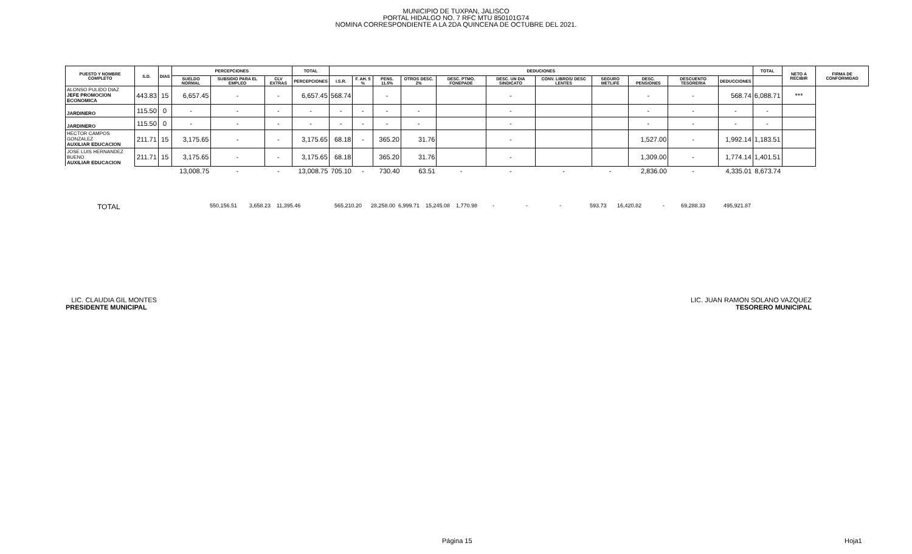MUNICIPIO DE TUXPAN, JALISCO
PORTAL HIDALGO NO. 7 RFC MTU 850101G74
NOMINA CORRESPONDIENTE A LA 2DA QUINCENA DE OCTUBRE DEL 2021.
| PUESTO Y NOMBRE COMPLETO | S.D. | DIAS | PERCEPCIONES | | | TOTAL | DEDUCIONES | | | | | | | | | | | TOTAL | NETO A RECIBIR | FIRMA DE CONFORMIDAD |
| --- | --- | --- | --- | --- | --- | --- | --- | --- | --- | --- | --- | --- | --- | --- | --- | --- | --- | --- | --- | --- |
| | | | SUELDO NORMAL | SUBSIDIO PARA EL EMPLEO | CLV EXTRAS | PERCEPCIONES | I.S.R. | F. AH. 5 % | PENS. 11.5% | OTROS DESC. 2% | DESC. PTMO. FONEPADE | DESC. UN DIA SINDICATO | CONV. LIBROS/ DESC LENTES | SEGURO METLIFE | DESC. PENSIONES | DESCUENTO TESORERIA | DEDUCCIONES | | | |
| ALONSO PULIDO DIAZ JEFE PROMOCION ECONOMICA | 443.83 | 15 | 6,657.45 | - | - | 6,657.45 | 568.74 | | - | | | - | | | - | - | 568.74 | 6,088.71 | *** | |
| JARDINERO | 115.50 | 0 | - | - | - | - | - | - | - | - | | - | | | - | - | - | - | | |
| JARDINERO | 115.50 | 0 | - | - | - | - | - | - | - | - | | - | | | - | - | - | - | | |
| HECTOR CAMPOS GONZALEZ AUXILIAR EDUCACION | 211.71 | 15 | 3,175.65 | - | - | 3,175.65 | 68.18 | - | 365.20 | 31.76 | | - | | | 1,527.00 | - | 1,992.14 | 1,183.51 | | |
| JOSE LUIS HERNANDEZ BUENO AUXILIAR EDUCACION | 211.71 | 15 | 3,175.65 | - | - | 3,175.65 | 68.18 | | 365.20 | 31.76 | | - | | | 1,309.00 | - | 1,774.14 | 1,401.51 | | |
| | | | 13,008.75 | - | - | 13,008.75 | 705.10 | - | 730.40 | 63.51 | - | - | - | - | 2,836.00 | - | 4,335.01 | 8,673.74 | | |
TOTAL 550,156.51 3,658.23 11,395.46 565,210.20 28,258.00 6,999.71 15,245.08 1,770.98 - - - 593.73 16,420.82 - 69,288.33 495,921.87
LIC. CLAUDIA GIL MONTES
PRESIDENTE MUNICIPAL
LIC. JUAN RAMON SOLANO VAZQUEZ
TESORERO MUNICIPAL
Página 15 Hoja1